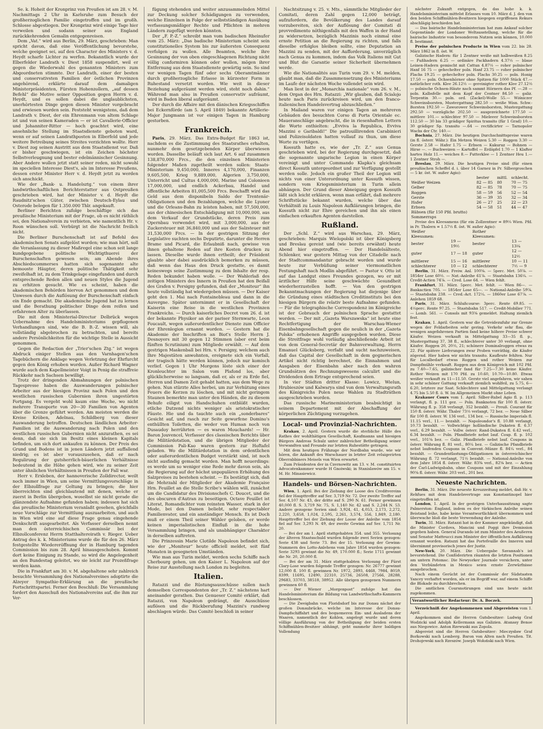Se. k. Hoheit der Kronprinz von Preußen ist am 28. v. M. Nachmittags 2 Uhr in Karlsruhe zum Besuch der großherzoglichen Familie eingetroffen und im großh. Schlosse abgestiegen. Der Kronprinz wird einige Tage hier verweilen und sodann seiner aus England zurückkehrenden Gemalin entgegenreisen.
Dem „Vat.“ wird aus Berlin, 29. März, geschrieben: Man spricht davon, daß eine Veröffentlichung bevorstehe, welche geeignet sei, auf den Character des Ministers v. d. Heydt scharfe Lichter zu werfen. Bekanntlich wurde der Elberfelder Landrath v. Diest 1858 suspendirt, weil er gegen die Wiederwahl des genannten Ministers zum Abgeordneten stimmte. Der Landrath, einer der besten und conservativsten Familien der östlichen Provinzen angehörend, erklärte darauf dem damaligen Ministerpräsidenten, Fürsten Hohenzollern, „auf dessen Befehl“ die Motive seiner Opposition gegen Herrn v. d. Heydt, und es sollen dabei die unglaublichsten, unerhörtesten Dinge gegen diesen Minister vorgebracht und erwiesen worden sein. Feststeht wenigstens, daß dem Landrath v. Diest, der ein Ehrenmann von altem Schlage ist und von seinen Kameraden — er ist Cavallerie-Officier und Johanniter-Ritter — hoch geachtet wird, eine ansehnliche Stellung im Staatsdienste geboten ward, wenn er auf seinen Landrathposten in Elberfeld und jede weitere Betreibung seines Streites verzichten wollte. Herr v. Diest zog seinen Austritt aus dem Staatsdienst vor. Daß er bisher geschwiegen, ist ein Zeichen höchster Selbstverleugnung und bester edelmännischer Gesinnung. Aber Andere wollen jetzt statt seiner reden, nicht sowohl im speciellen Interesse Diest's, als im Interesse Preußens, dessen erster Minister Herr v. d. Heydt jetzt zu werden sich anschickt.
Wie der „Bank- u. Handelsztg.“ von einem ihrer landwirthschaftlichen Berichterstatter aus Ostpreußen geschrieben wird, hat der Minister v. d. Heydt die Raudnitz'schen Güter, zwischen Deutsch-Eylau und Osterode belegen für 1.350.000 Thlr. angekauft.
Berliner Berichten zufolge beschäftige sich das preußische Ministerium mit der Frage, ob es nicht räthlich sei, den Nationalverein zu verbieten, wie namentlich Hr. v. Roon wünschen soll. Verbürgt ist die Nachricht freilich nicht.
Die Berliner Burschenschaft ist auf Befehl des akademischen Senats aufgelöst worden; wie man hört, soll die Veranlassung zu dieser Maßregel eine schon seit lange kundgegebene politische Wichtigthuerei der Burschenschaften gewesen sein; am Abende ihres Abschiedscommerses hatten sich sogenannte alte bemooste Häupter, deren politische Thätigkeit sehr zweifelhaft ist, zu dem Trinkgelage eingefunden und durch entsprechende Reden allen und neuen Styles die Jugend zu erhitzen gesucht. Wie es scheint, haben die akademischen Behörden hiervon Act genommen und dem Unwesen durch die Auflösung der Burschenschaft einfach ein Ende gemacht. Die akademische Jugend hat zu lernen und die Berathung politischer Dinge dem reifen und erfahrenen Alter zu überlassen.
Die mit dem Ministerial-Director Delbrück wegen Uebernahme des Handelsministeriums gepflogenen Verhandlungen sind, wie die B. B.-Z. wissen will, als vollständig abgebrochen zu betrachten, und bereits andere Persönlichkeiten für die wichtige Stelle in Aussicht genommen.
Gegen die Redaction der „Trier'schen Ztg.“ ist wegen Abdruck einiger Stellen aus den Varnhagen'schen Tagebüchern die Anklage wegen Verletzung der Ehrfurcht gegen den König erhoben worden. Außer Richard Wagner wurde auch dem Kapellmeister Voigt in Penig die straffreie Rückkehr nach Sachsen bewilligt.
Trotz der dringenden Abmahnungen der polnischen Tagespresse haben die Auswanderungen polnischer Arbeiter aus der hiesigen Provinz nach Polen und den westlichen russischen Gubernien ihren ungestörten Fortgang. Es vergeht wohl kaum eine Woche, wo nicht mehrere Transporte von 20—30 Familien von Agenten über die Grenze geführt werden. Am meisten werden die Kreise Kröben, Adelnau, Schildberg von dieser Auswanderung betroffen. Deutschen ländlichen Arbeiter-Familien ist die Auswanderung nach Polen und den westlichen russischen Gubernien nicht anzurathen, es sei denn, daß sie sich im Besitz eines kleinen Kapitals befinden, um sich dort ankaufen zu können. Der Preis des Grund und Bodens ist in jenen Ländern jetzt auffallend niedrig; es ist aber vorauszusehen, daß er nach Regulirung der gutsherrlich-bäuerlichen Verhältnisse bedeutend in die Höhe gehen wird, wie zu seiner Zeit unter ähnlichen Verhältnissen in Preußen der Fall war.
Herr v. Erxleben, der hannoverische Zolldirector, weilt noch immer in Wien, um seine Vermittlungsvorschläge in der Elbzollfrage zur Geltung zu bringen; die hier überreichten sind gleichlautend mit denen, welche er zuerst in Berlin übergeben, woselbst sie nicht gerade die glänzendste Aufnahme gefunden haben; indessen hat sich das preußische Ministerium veranlaßt gesehen, gleichfalls neue Vorschläge zur Vermittlung auszuarbeiten, und auch in Wien wird eine auf diese Frage genau eingehende Denkschrift ausgearbeitet. Als Verfasser derselben nennt man den österreichischen Commissär bei der Elbzollconferenz Herrn Statthaltereirath v. Rieger. Ueber Antrag des k. k. Ministeriums wurde die für den 26. März festgestellte Wiedereröffnung der in Hamburg tagenden Commission bis zum 28. April hinausgeschoben. Kommt dort keine Einigung zu Stande, so wird die Angelegenheit an den Bundestag geleitet, wo sie leicht zur Prozeßfrage werden kann.
Die in Frankfurt am 30. v. M. abgehaltene sehr zahlreich besuchte Versammlung des Nationalvereines adoptirte die Alzeyer Sympathie-Erklärung an die preußische Fortschrittspartei. Ferner den Beschluß: Die Versammlung fordert den Ausschuß des Nationalvereins auf, die ihm zur Ver-
fügung stehenden und weiter anzusammelnden Mittel zur Deckung solcher Schädigungen zu verwenden, welche Einzelnen in Folge der selbstständigen Ausübung verfassungsmäßiger Rechte und Pflichten in mehren Ländern zugefügt werden könnten.
Der „F. P.-Z.“ schreibt man vom badischen Rheinufer vom 25. März: „Das badische Ministerium scheint sein constitutionelles System bis zur äußersten Consequenz verfolgen zu wollen. Alle Beamten, welche ihre Gesinnung der von oben eingeschlagenen Richtung nicht völlig conformiren können oder wollen, mögen ihrer Entfernung aus dem Staatsdienste gewärtig sein. So sind vor wenigen Tagen fünf oder sechs Oberamtmänner durch großherzogliche Erlasse in kürzester Form in Ruhestand versetzt worden. Wie weit in dieser Beziehung aufgeräumt werden wird, steht noch dahin.“ Während man also in Preußen conservativ aufräumt, wird in Baden liberal aufgeräumt.
Der durch die Affaire mit den dänischen Kriegsschiffen bei Eckernförde (am 5. April 1849) bekannte Artillerie-Major Jungmann ist vor einigen Tagen in Hamburg gestorben.
Frankreich.
Paris, 29. März. Das Extra-Budget für 1863 ist, nachdem es die Zustimmung des Staatsrathes erhalten, nunmehr dem gesetzgebenden Körper überwiesen worden. Dasselbe beläuft sich laut Art. 6 auf zusammen 138,870,000 Frcs., die den einzelnen Ministerien folgender Maßen zugetheilt werden sollen: Staats-Ministerium 9,450,000, Inneres 4,170,000, Finanzen 9,605,500, Krieg 9,889,000, Algerien 3,750,000, Unterricht und Cultus 4,000,000, Marine und Colonieen 17,000,000, und endlich Ackerbau, Handel und öffentliche Arbeiten 81,005,500 Frcs. Beschafft wird das Geld aus dem disponibeln Saldo der Trentenär-Obligationen und den Bezahlungen, welche die Lyoner und die Orleans-Bahn zu leisten haben, mit 57,500,000, aus der chinesischen Entschädigung mit 10,000,000, aus dem Verkauf der Grundstücke, deren Preis zum Opernbau verwendet wird, mit 3,000,000, aus der Zuckersteuer mit 36,840,000 und aus der Salzsteuer mit 31,530,000 Frcs. — In der gestrigen Sitzung der Legislative suchten sechs Deputirte, darunter die Herren Brame und Picard, die Erlaubniß nach, gewisse von ihnen gehaltene Reden auf ihre Kosten drucken zu lassen. Dieselbe wurde ihnen ertheilt; der Präsident glaubte aber dabei ausdrücklich bemerken zu müssen, daß wenn das Haus den Druck gestatte, es damit keineswegs seine Zustimmung zu dem Inhalte der resp. Reden bekundet haben wolle. — Der Wahlerlaß des zeitigen Ministers des Innern in Preußen hat den Beifall des Grafen v. Persigny gefunden, daß der „Moniteur“ ihn heute vollständig hat wiedergeben müssen. — Der Kaiser geht den 1. Mai nach Fontainebleau und dann in die Auvergne. Später unternimmt er in Gesellschaft der Kaiserin eine Reise in die westlichen Provinzen Frankreichs. — Durch kaiserliches Decret vom 26. d. ist der bekannte Physiker an der pariser Sternwarte, Leon Foucault, wegen außerordentlicher Dienste zum Officier der Ehrenlegion ernannt worden. — Gestern hat die Akademie der Inschriften an Biot's Stelle Herrn J. Desnoyers mit 30 gegen 12 Stimmen (aber erst beim fünften Scrutinium) zum Mitgliede erwählt. — Auf dem gestrigen Maskenball bei Hrn. v. Persigny, welchem auch Ihre Majestäten anwohnten, ereignete sich ein Vorfall, der tragisch hätte werden können, jedoch nur komisch verlief. Gegen 1 Uhr Morgens löste sich einer der Kronleuchter im Salon vom Plafond los, aber glücklicherweise so langsam, daß er, als er zu Erde fiel, Herren und Damen Zeit gehabt hatten, aus dem Wege zu gehen. Nun stürzte Alles herbei, um zur Verhütung eines Feuers die Kerzen zu löschen, und mit nicht geringem Staunen bemerkte man unter den Händen, die zu diesem Behufe eiligst von Handschuhen entblößt wurden, etliche Dutzend nichts weniger als aristokratischer Fäuste. Hie und da tauchte auch ein „sonderbares“ Gesicht auf, und rasch zur Seite geworfene Domino's enthüllten Toiletten, die weder von Human noch von Dusaudoy herrührten — es waren Mouchards! — Hr. Baron Jouvencel, Verfasser des classischen Berichts über die Militärdotation, und die übrigen Mitglieder der Commission Pali-Kao waren gestern zur Hoftafel geladen. Wo die Militärdotation in dem ordentlichen oder außerordentlichen Budget verstärkt sind, ist noch nicht ausfindig gemacht worden. Man hofft neuerdings: es werde um so weniger eine Rede mehr davon sein, als die Regierung auf der höchst unpopulären Erhöhung des Salzpreises zu bestehen scheint. — Es bestätigt sich, daß die Mehrzahl der Mitglieder der Akademie Française Hrn. Feuillet an die Stelle Scribe's wählen will, zunächst um die Candidatur des Divisionschefs C. Doucet, und die des obscuren d'Autran zu beseitigen. Octave Feuillet ist Literat, Romandichter vom reinsten Wasser, stark in der Mode, bei den Damen beliebt, sehr respectabler Familienvater, und ein anständiger Mensch. Es ist Doch muß er einem Theil seiner Wähler geloben, er werde keinen imperialistischen Einfluß in die hohe Versammlung bringen, und als unabhängiger Charakter in derselben auftreten.
Die Prinzessin Marie Clotilde Napoleon befindet sich, wie der „Moniteur“ heute officiell meldet, seit fünf Monaten in gesegneten Umständen.
Wie man aus Turin meldet, werden sechs Schiffe nach Cherbourg gehen, um den Kaiser L. Napoleon auf der Reise zur Ausstellung nach London zu begleiten.
Italien.
Ratazzi und die Rüstungsausschüsse sollen nach demselben Correspondenten der „Tr. Z.“ nächstens hart aneinander gerathen. Das Genueser Comité erklärt, daß Ratazzi, von Napoleon gedrängt, die Ausschüsse auflösen und die Rückberufung Mazzini's rundweg abschlagen würde. Das Comité beschloß in seiner
Nachtsitzung v. 25. v. Mts., sämmtliche Mitglieder der Comitati, deren Zahl gegen 12,000 beträgt, aufzufordern, die Bevölkerung des Landes darauf vorzubereiten, sich der Auflösung der Comitati di provvedimento nöthigenfalls mit den Waffen in der Hand zu widersetzen, bezüglich Mazzinis noch einmal eine ernste Petition an die Regierung zu richten, und falls dieselbe erfolglos bleiben sollte, eine Deputation an Mazzini zu senden, mit der Aufforderung, unverzüglich nach Genua zu kommen, indem das Volk Italiens mit Gut und Blut die Garantie seiner Sicherheit übernehmen werde.
Wie die Nationalités aus Turin vom 29. v. M. melden, glaubt man, daß die Zusammensetzung des Ministeriums im Laufe der nächsten Woche vollendet sein wird.
Man liest in der „Monarchia nazionale“ vom 26. v. M., dem Organ des Hrn. Ratazzi: „Wir glauben, daß Scialojo heute nach Paris zurückreisen wird, um den franco-italienischen Handelsvertrag abzuschließen.“
In Mailand waren vor einigen Tagen an mehreren Gebäuden des besuchten Corso di Porta Orientale ec. Maueranschläge angebracht, die in riesenhaften Lettern die Worte enthielten: „Evviva la Republica, Evviva Mazzini e Garibaldi!“ Die patrouillirenden Carabinieri und Polizeisoldaten hatten vollauf zu thun, um diese Worte zu vertilgen.
Kossuth hatte es, wie der „Tr. Z.“ aus Genua geschrieben wird, bei der Regierung durchgesetzt, daß die sogenannte ungarische Legion in einen Körper vereinigt und unter Commando Klapka's gleichsam direct Kossuth untergeordnet und zur Verfügung gestellt werden solle. Jedoch ein großer Theil der Legion will nichts von einer Unterordnung unter Kossuth wissen, sondern vom Kriegsministerium in Turin allein abhängen. Der Grund dieser Abneigung gegen Kossuth läßt sich leicht erklären, wenn man erfährt, daß mehrere Schriftstücke bekannt wurden, welche über das Verhältniß zu Louis Napoleon Aufklärungen bringen, die Kossuth nicht zur Ehre gereichen und ihn als einen einfachen erkauften Agenten darstellen.
Rußland.
Der „Schl. Z.“ wird aus Warschau, 29. März, geschrieben: Marquis Wielopolski ist über Königsberg und Breslau gereist und (wie bereits erwähnt) heute Abend hier eingetroffen. — Der Handelsälteste, Schlenker, war gestern Mittag von der Citadelle nach der Stadtcommandantur gebracht worden und wurde heute zur Verbüßung seiner viermonatlichen Festungshaft nach Modlin abgeführt. — Pastor v. Otto ist auf das Landgut eines Freundes gezogen, wo er mit ärztlicher Hilfe seine geschwächte Gesundheit wiederherzustellen hofft. — Von den gestrigen Bekanntmachungen der Regierung hat diejenige über die Gründung eines städtischen Creditinstituts bei den hiesigen Bürgern die relativ beste Aufnahme gefunden. — Für die telegraphische Correspondenz im Königreiche ist der Gebrauch der polnischen Sprache gestattet worden. — Der mit „Gazeta Warszawska“ ist heute eine Rechtfertigung der Warschau-Wiener Eisenbahngesellschaft gegen die neulich in der „Gazeta Polska“ erhobenen Angriffe ausgegeben worden. Diese die Streitfrage wohl vorläufig abschließende Arbeit ist von dem General-Secretär der Bahnverwaltung, Herrn Emanuel Glücksberg, verfaßt und sucht nachzuweisen, daß das Capital der Gesellschaft in dem gegnerischen Artikel nicht richtig berechnet, die Einnahmen und Ausgaben der Eisenbahn aber nach den wahren Grundsätzen des Rechnungswesens calculirt und die Dividenden dem Ertrage entsprechend seien.
In vier Städten dritter Klasse: Lowicz, Wielun, Hrubieszów und Kalwarya sind von dem Verwaltungsrath des Königreichs Polen neue Wahlen zu Stadträthen ausgeschrieben worden.
Das russische Marineministerium beabsichtigt in seinem Departement mit der Abschaffung der körperlichen Züchtigung vorzugehen.
Local- und Provinzial-Nachrichten.
Krakau, 2. April. Gestern wurde die sterbliche Hülle des Rathes der wohlthätigen Gesellschaft, Kaufmanns und hiesigen Bürgers Andreas Schulz unter zahlreicher Betheiligung seiner Verwandten und Freunde zur letzten Ruhestätte getragen.
Mit dem heutigen Frühzuge der Nordbahn wurde, wie wir hören, die Ankunft des Warschauer in letzter Zeit reluigerirten Oberrabbiners Meisels von Wien erwartet.
Zum Präsidenten der in Czernowitz am 13. v. M. constituirten Advocatenkammer wurde H Gnoiwski; in Stanislawów am 15. v. M. Hr. Minasiewicz.
Handels- und Börsen-Nachrichten.
Wien, 1. April. Bei der Ziehung der Loose des Creditvereins fiel der Haupttreffer auf Ser. 3,719 Nr. 72. Der zweite Treffer auf Ser. 4,107 Nr. 43, der dritte auf S. 290 N. 61. Ferner gewinnen 40,000 fl. S. 3,719 Nr. 75, S. 1,140 Nr. 42 und S. 2,244 N. 53. Andere gezogene Serien sind: 3,924, 41, 4,053, 2,173, 2,272, 2,220, 3,658, 1,024, 2,595, 2,261, 3,574, 556, 1,849, 2,180. Haupttreffer bei der Ziehung der Loose der Anleihe vom 1854 fiel auf Ser. 3,293 N. 49, der zweite Gewinn auf Ser. 1,711 Nr. 20.
— Bei der am 1. April stattgehabten 354. und 355. Verlosung der älteren Staatsschuld wurden folgende zwei Serien gezogen: Serie 438 und Serie 73. Bei der 15. Verlosung der Gewinn-Nummern des Lotto-Anlehens vom Jahre 1854 wurden gezogen: Serie 3293 gewinnt die Nr. 49, 170.000 fl.; Serie 1711 gewinnt die Nr. 20, 20.000 fl.
— Bei der am 31. März stattgehabten Verlosung der Fürst Clary-Lose wurden folgende Treffer gezogen: Nr. 26777 gewinnt 12,000 fl. 100 fl. gewinnen Nr. 1972, 2893, 4468, 7984, 8059, 8399, 11695, 12490, 22310, 25736, 26508, 27566, 28288, 29683, 33703, 38518, 38952. Alle übrigen gezogenen Nummern gewinnen 60 fl.
— Der Wiener „Morgenpost“ zufolge hat das Handelsministerium die Bildung von Landwirthschafts-Kammern beschlossen.
— Die Zweigbahn von Floridsdorf bis zur Donau nächst der großen Donaubrücke, welche im Interesse der Donau-Dampfschiffahrt und des bequemeren Ein- und Ausladens der Waaren, namentlich der Kohlen, angelegt wurde und deren völlige Ausführung von der Betheiligung der beiden ersten Schiffmühlen-Besitzer abhängt, geht nunmehr ihrer baldigen Vollendung
nächster Zukunft entgegen, da das hohe k. k. Handelsministerium mittelst Erlasses vom 10. März d. J. den von den beiden Schiffmühlen-Besitzern hiegegen ergriffenen Rekurs abschlägig beschieden hat.
— Das bairische Handelsministerium hat zum Ankauf solcher Gegenstände der Londoner Weltausstellung, welche für die bairische Industrie von besonderem Nutzen sein können, 10.000 fl. bestimmt.
Preise der polnischen Producte in Wien vom 22. bis 28. März 1862 in fl. öst. W.
Galizische Hadern: für 1 Zentner weiße mit halbweißen 8.25 — Fußhadern 6.25 — ordinäre Packhadern 4.37½ — blaue Leinen-Hadern gemischt mit Cattun 4.87½ — roher polnischer Hanf 16 75 — gehechelter poln. Hanf 23.75 — roher polnischer Flachs 19.25 — gehechelter poln. Flachs 30.25 — poln. Honig 17.50 — poln. Ochsenhörner ohne Spitzen für 1000 Stück 47.— natürlicher roth. Klee 26.12½ — gereinigter rother Klee 27.12½ — polnische Ochsen-Häute nach sammt Hörnern das Pf. —.28 — poln. Kalbsfelle mit dem Kopf der Centner 84.50 — galiz. Terpentin 30.— poln. ord. (Zackel)-Wolle 55.— Wiśniczer Schweinsborsten, Mustergattung 282.50 — weiße Wisn. Schw.-Borsten 192.50 — Zaworower Schweinsborsten, Mustergattung 292.50 — vorzügliche 202.50 — ausgezeichnete 177.50 — mittlere 101.— schlechter 97.50 — Mieleeer Schweinsborsten 112.50 — 30 bis 33 grädiger Spiritus transito (für 1 Grad) 10.— 30 grädiger Sp. transito —.64 — rectificirter — Tarnopoler Wachs der Ctr. 140.—
Bochnia, 27. März. Die heutigen Durchschnittspreise waren (in fl. österr. Währ.): Ein Metzen Weizen 5.30 — Roggen 3.30 — Gerste 2.58 — Hafer 1.75 — Erbsen — Kukuruz — Bohnen — Hirse —. — Buchweizen — Kartoffel — Erdäpfel 1.70 — 1 Klafter hartes Holz 11.— weiches 8.— Futterklee — 1 Zentner Heu 1.— 1 Zentner Stroh —.
Breslau, 29. März. Die heutigen Preise sind (für einen preußischen Scheffel d. i. über 14 Garnez in Pr. Silbergroschen — 5 kr. öst. W. außer Agio):
| | bester | mittl. | schlecht. |
| --- | --- | --- | --- |
| Weißer Weizen | 82 — 85 | 80 | 70 — 75 |
| Gelber | 82 — 85 | 78 | 70 — 75 |
| Roggen | 58 — 59 | 56 | 52 — 54 |
| Gerste | 36 — 39 | 35 | 32 — 34 |
| Hafer | 26 — 27 | 25 | 22 — 23 |
| Erbsen | 54 — 58 | 51 | 44 — 47 |
| Rübsen (für 150 Pfd. brutto) | | | |
| Sommerraps | | | |
Preise des Kleesamens (für ein Zollzentner = 89⅓ Wien. Pfd. in Pr. Thalern = 1.57½ fl. öst. W. außer Agio):
| Weißer Kleesamen: | | Rother Kleesamen: | |
| --- | --- | --- | --- |
| bester | 19 — 19½ | bester | 13 — 13¼ |
| guter | 17 — 18 | guter | 12 — 12½ |
| mittlerer | 15 — 16 | mittlerer | 10 — 11 |
| schlechterer | 10 — 12 | schlechterer | 7½ — 9 |
Berlin, 31. März. Freiw. Anl. 100⅝. — 5perc. Met. 50⅞. — 1854er Lose 60½. — Nat.-Anleihe 61⅞. — Staatsbahn 136¼. — Credit-Actien 74⅞. — Cred. Lose 64. — Wien fehlt.
Frankfurt, 31. März. 5perc. Met. fehlt. — Wien 86—. — Bankactien 705. — 1854er Lose 65—. — National-Anleihe 59⅞. — Staatsbahn 238. — Cred.-Act. 172¼. — 1860er Lose 67⅞. — Anlehen 1859 68.
Paris, 31. März. Schlußcourse: 3perc. Rente 69.85. — 4½perc. Rente 97.25. — Staatsbahn 517. — Credit-Mobilier 771. — Lomb. 561. — Consols mit 93⅝ gemeldet. Haltung ziemlich fest.
Krakau, 1. April. Gestern war die Getreidezufuhr zur Grenze wegen der Feldarbeiten sehr gering. Verkehr sehr flau, die wenigen angefahrenen Partien fand keine höhere Preise schwer Käufer. Weizen verkauft in Mittelgattung 33—35 fl. p., Mustergattung 37, 38 fl., schlechterer unter 30 verlangt, ohne Käufer. Roggen 20, 20½, 21; schönere Dominalroggen etwas zu 22. Für spätere Lieferungen zwar Proben vorräthig, die Käufer zögernd. Hier haben wir nichts transito. Kaufleute fehlten. Nur für Localbedarf etwas Roggen und rother Weizen zur Dampfmühle verkauft. Roggen aus dem Königreich mit 102 Pfd. zu 7.40—7.65, galizischer fand für 7.25—7.30 keine Käufer. Rother Weizen mit 170 Pfd. zu 10.60, 10.70—10.80. Etwas weißer verkauft zu 11—11.50. Gerste viel angefahren, wir sahen in sehr schöner Gattung verkauft ziemlich wohlfeil, zu 5.75, 6—6.20, letztere zur Saat. Schlechtere und Mittelgattung verlangt 4.75 bis 5.50 fl. ö. W. Im Allgemeinen Markt ohne Leben.
Krakauer Cours vom 1. April. Silber-Rubel Agio fl. p. 113 verlangt, fl. p. 111 gez. — Poln. Banknoten für 100 fl. österr. Währung fl. p. 358 verlangt, 352 bezahlt. — Preuß. Courant für 150 fl. österr. Währ. Thaler 73½ verlangt, 72 bez. — Neue Silber für 100 fl. österr. W. 136 verl., 134 bez. — Russische Imperials fl. 11.15 verl., 11.— bezahlt. — Napoleondor's fl. 10.88 verlangt, 10.73 bezahlt. — Vollwichtige holländische Dukaten fl. 6.37 verl., 6.29 bezahlt. — Vollw. österr. Rand-Dukaten fl. 6.42 verl., 6.34 bezahlt. — Poln. Pfandbriefe nebst lauf. Coup. fl. p. 102 verl., 101⅝ bez. — Galiz. Pfandbriefe nebst lauf. Coupons in österr. Währung fl. 81 verl., 80¼ bez. — Galizische Pfandbriefe nebst laufenden Coupons in Convent.-Münze fl. 84¼ verl., 84 bezahlt. — Grundentlastungs-Obligationen in österreichischer Währung fl. 72 verlangt, 71½ bezahlt. — National-Anleihe von dem Jahre 1854 fl. österr. Währ. 83⅜ verl., 82⅝ bez. — Actien der Carl-Ludwigsbahn, ohne Coupons und mit der Einzahlung 90⅝ fl. österr. Währ. 203 verl., 201 bez.
Neueste Nachrichten.
Berlin, 31. März. Die neueste Kreuzzeitung meldet, daß Hr. v. Rehfues mit dem Handelsvertrage aus Konstantinopel hier eingetroffen ist.
London, 1. April. In der gestrigen Unterhaussitzung sagte Palmerston: England, indem es der türkischen Anleihe seinen Beistand leihe, habe keine Verantwortlichkeit übernommen und überwache bloß die beste Verwendung der Anleihe.
Turin, 31. März. Ratazzi hat in der Kammer angekündigt, daß die Minister Cordova, Mancini und Poggi ihre Demission gegeben haben. General Durando ist zum Minister des Aeußeren und Senator Matteucci zum Minister der öffentlichen Aufklärung ernannt worden. Ratazzi hat das Portefeuille des Inneren und übernimmt provisorisch jenes der Justiz.
New-York, 20. März. Die Uebergabe Savannah's ist bevorstehend. Die Conföderirten räumten die letzten Positionen am untern Potomac. Die Newyorker Journale versichern, unter den Verbündeten in Mexico seien ernste Zerwürfnisse ausgebrochen.
Nach einem Gerücht ist der Commissär der Südstaaten Yancey verhaftet worden, als er im Begriff war, auf einem Schiffe die Blokade zu durchbrechen.
Die amtlichen Coursnotirungen sind uns heute nicht zugekommen.
Verantwortlicher Redacteur: Dr. A. Boczek.
Verzeichniß der Angekommenen und Abgereisten vom 1. April.
Angekommen sind die Herren Gutsbesitzer: Ludwig Graf Wodzicki und Adolph Kellermann aus Galizien. Atanasy Benoe aus Niegowice. Anton Rzewuski aus Zopola.
Abgereist sind die Herren Gutsbesitzer: Mieczysław Graf Borkowski nach Lemberg. Baron von Alten nach Preußen. Tit. Drohojewski nach Rzeszów. Joseph Wołoński nach Wien.